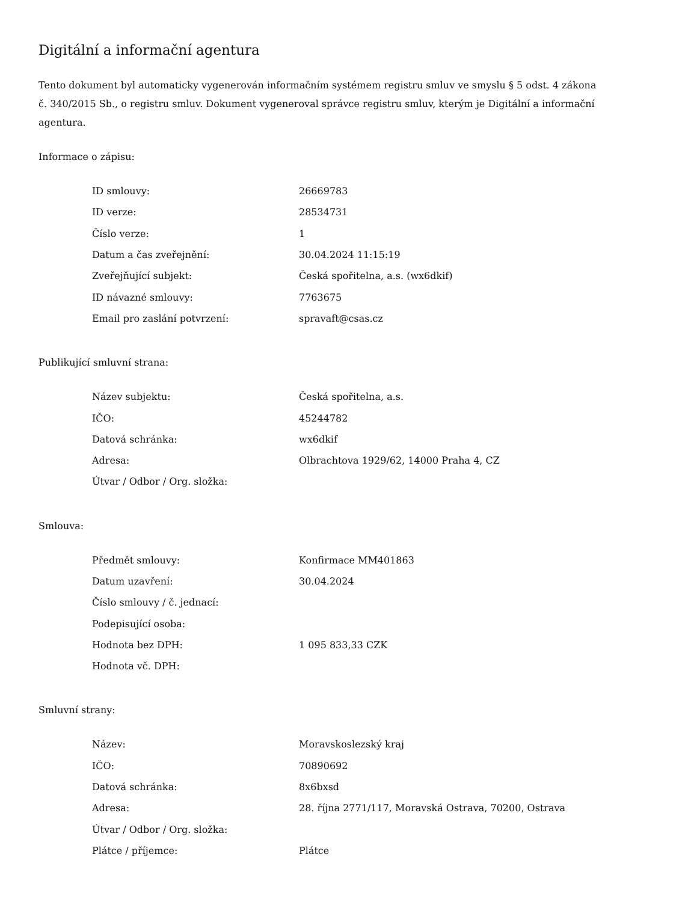Digitální a informační agentura
Tento dokument byl automaticky vygenerován informačním systémem registru smluv ve smyslu § 5 odst. 4 zákona
č. 340/2015 Sb., o registru smluv. Dokument vygeneroval správce registru smluv, kterým je Digitální a informační agentura.
Informace o zápisu:
| ID smlouvy: | 26669783 |
| ID verze: | 28534731 |
| Číslo verze: | 1 |
| Datum a čas zveřejnění: | 30.04.2024 11:15:19 |
| Zveřejňující subjekt: | Česká spořitelna, a.s. (wx6dkif) |
| ID návazné smlouvy: | 7763675 |
| Email pro zaslání potvrzení: | spravaft@csas.cz |
Publikující smluvní strana:
| Název subjektu: | Česká spořitelna, a.s. |
| IČO: | 45244782 |
| Datová schránka: | wx6dkif |
| Adresa: | Olbrachtova 1929/62, 14000 Praha 4, CZ |
| Útvar / Odbor / Org. složka: | |
Smlouva:
| Předmět smlouvy: | Konfirmace MM401863 |
| Datum uzavření: | 30.04.2024 |
| Číslo smlouvy / č. jednací: | |
| Podepisující osoba: | |
| Hodnota bez DPH: | 1 095 833,33 CZK |
| Hodnota vč. DPH: | |
Smluvní strany:
| Název: | Moravskoslezský kraj |
| IČO: | 70890692 |
| Datová schránka: | 8x6bxsd |
| Adresa: | 28. října 2771/117, Moravská Ostrava, 70200, Ostrava |
| Útvar / Odbor / Org. složka: | |
| Plátce / příjemce: | Plátce |